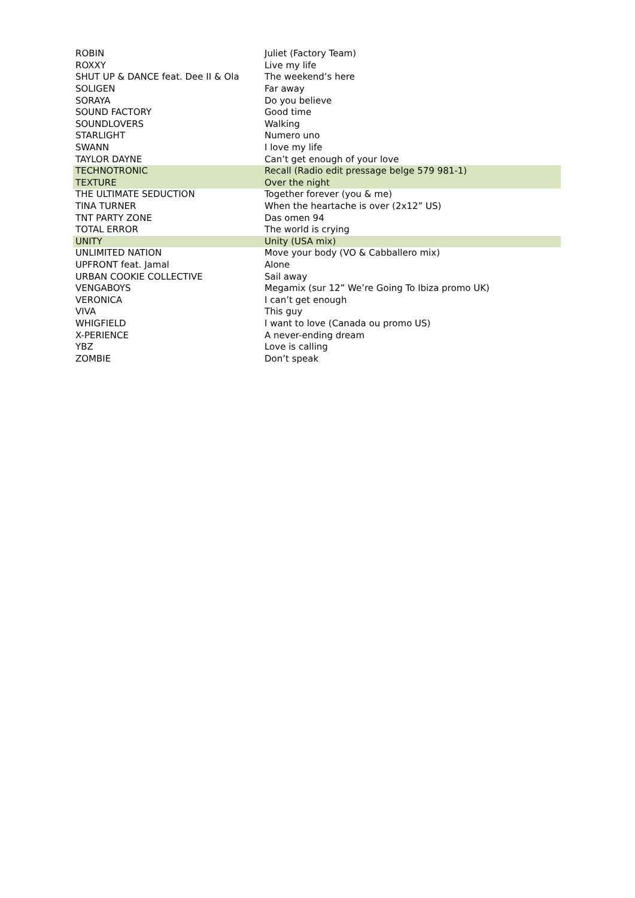| ROBIN | Juliet (Factory Team) |
| ROXXY | Live my life |
| SHUT UP & DANCE feat. Dee II & Ola | The weekend’s here |
| SOLIGEN | Far away |
| SORAYA | Do you believe |
| SOUND FACTORY | Good time |
| SOUNDLOVERS | Walking |
| STARLIGHT | Numero uno |
| SWANN | I love my life |
| TAYLOR DAYNE | Can’t get enough of your love |
| TECHNOTRONIC | Recall (Radio edit pressage belge 579 981-1) |
| TEXTURE | Over the night |
| THE ULTIMATE SEDUCTION | Together forever (you & me) |
| TINA TURNER | When the heartache is over (2x12” US) |
| TNT PARTY ZONE | Das omen 94 |
| TOTAL ERROR | The world is crying |
| UNITY | Unity (USA mix) |
| UNLIMITED NATION | Move your body (VO & Cabballero mix) |
| UPFRONT feat. Jamal | Alone |
| URBAN COOKIE COLLECTIVE | Sail away |
| VENGABOYS | Megamix (sur 12” We’re Going To Ibiza promo UK) |
| VERONICA | I can’t get enough |
| VIVA | This guy |
| WHIGFIELD | I want to love (Canada ou promo US) |
| X-PERIENCE | A never-ending dream |
| YBZ | Love is calling |
| ZOMBIE | Don’t speak |